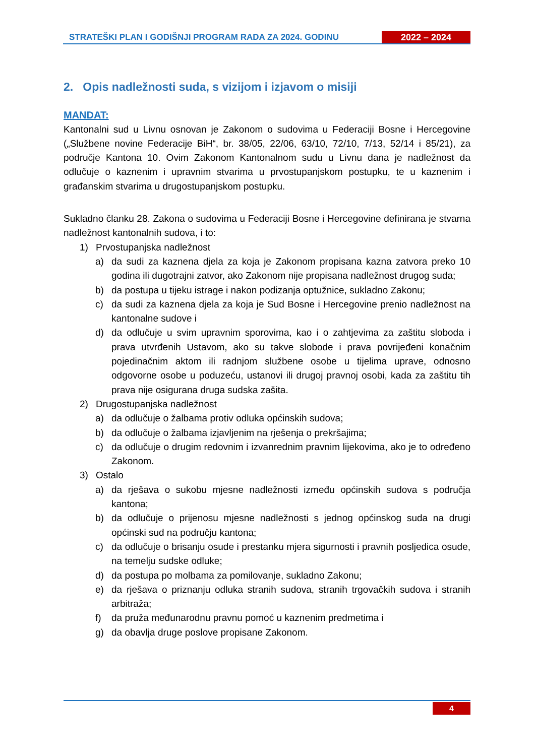STRATEŠKI PLAN I GODIŠNJI PROGRAM RADA ZA 2024. GODINU
2022 – 2024
2. Opis nadležnosti suda, s vizijom i izjavom o misiji
MANDAT:
Kantonalni sud u Livnu osnovan je Zakonom o sudovima u Federaciji Bosne i Hercegovine („Službene novine Federacije BiH“, br. 38/05, 22/06, 63/10, 72/10, 7/13, 52/14 i 85/21), za područje Kantona 10. Ovim Zakonom Kantonalnom sudu u Livnu dana je nadležnost da odlučuje o kaznenim i upravnim stvarima u prvostupanjskom postupku, te u kaznenim i građanskim stvarima u drugostupanjskom postupku.
Sukladno članku 28. Zakona o sudovima u Federaciji Bosne i Hercegovine definirana je stvarna nadležnost kantonalnih sudova, i to:
1) Prvostupanjska nadležnost
a) da sudi za kaznena djela za koja je Zakonom propisana kazna zatvora preko 10 godina ili dugotrajni zatvor, ako Zakonom nije propisana nadležnost drugog suda;
b) da postupa u tijeku istrage i nakon podizanja optužnice, sukladno Zakonu;
c) da sudi za kaznena djela za koja je Sud Bosne i Hercegovine prenio nadležnost na kantonalne sudove i
d) da odlučuje u svim upravnim sporovima, kao i o zahtjevima za zaštitu sloboda i prava utvrđenih Ustavom, ako su takve slobode i prava povrijeđeni konačnim pojedinačnim aktom ili radnjom službene osobe u tijelima uprave, odnosno odgovorne osobe u poduzeću, ustanovi ili drugoj pravnoj osobi, kada za zaštitu tih prava nije osigurana druga sudska zašita.
2) Drugostupanjska nadležnost
a) da odlučuje o žalbama protiv odluka općinskih sudova;
b) da odlučuje o žalbama izjavljenim na rješenja o prekršajima;
c) da odlučuje o drugim redovnim i izvanrednim pravnim lijekovima, ako je to određeno Zakonom.
3) Ostalo
a) da rješava o sukobu mjesne nadležnosti između općinskih sudova s područja kantona;
b) da odlučuje o prijenosu mjesne nadležnosti s jednog općinskog suda na drugi općinski sud na području kantona;
c) da odlučuje o brisanju osude i prestanku mjera sigurnosti i pravnih posljedica osude, na temelju sudske odluke;
d) da postupa po molbama za pomilovanje, sukladno Zakonu;
e) da rješava o priznanju odluka stranih sudova, stranih trgovačkih sudova i stranih arbitraža;
f) da pruža međunarodnu pravnu pomoć u kaznenim predmetima i
g) da obavlja druge poslove propisane Zakonom.
4